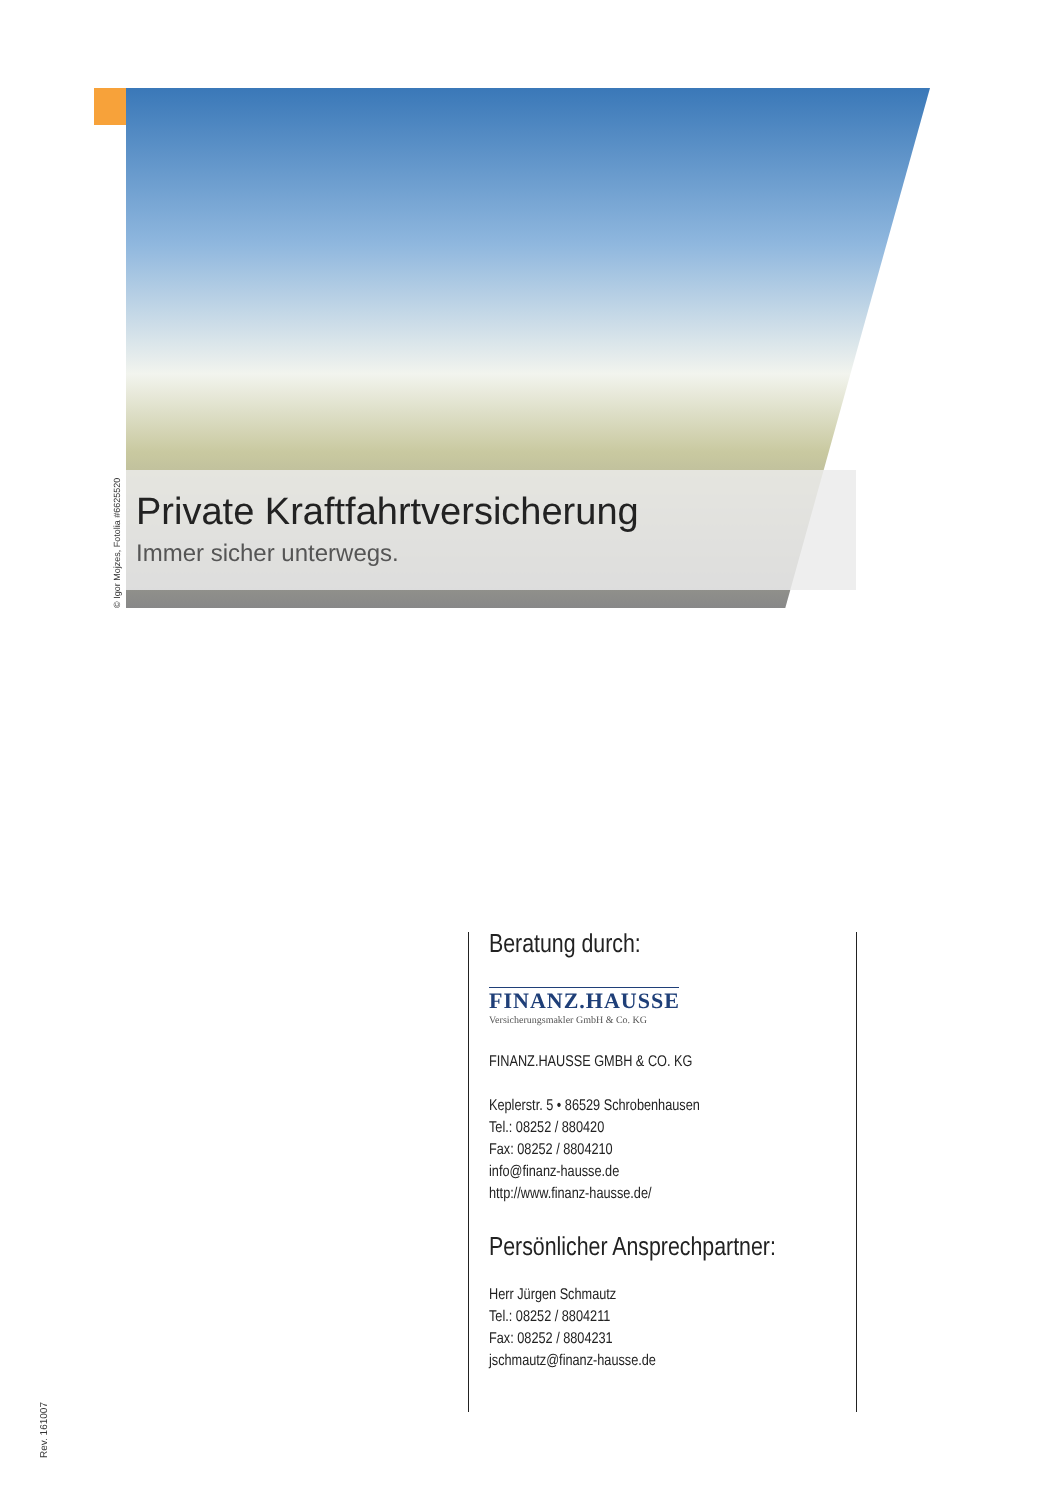© Igor Mojzes, Fotolia #6625520
Private Kraftfahrtversicherung
Immer sicher unterwegs.
Beratung durch:
FINANZ.HAUSSE
Versicherungsmakler GmbH & Co. KG
FINANZ.HAUSSE GMBH & CO. KG
Keplerstr. 5 • 86529 Schrobenhausen
Tel.: 08252 / 880420
Fax: 08252 / 8804210
info@finanz-hausse.de
http://www.finanz-hausse.de/
Persönlicher Ansprechpartner:
Herr Jürgen Schmautz
Tel.: 08252 / 8804211
Fax: 08252 / 8804231
jschmautz@finanz-hausse.de
Rev. 161007